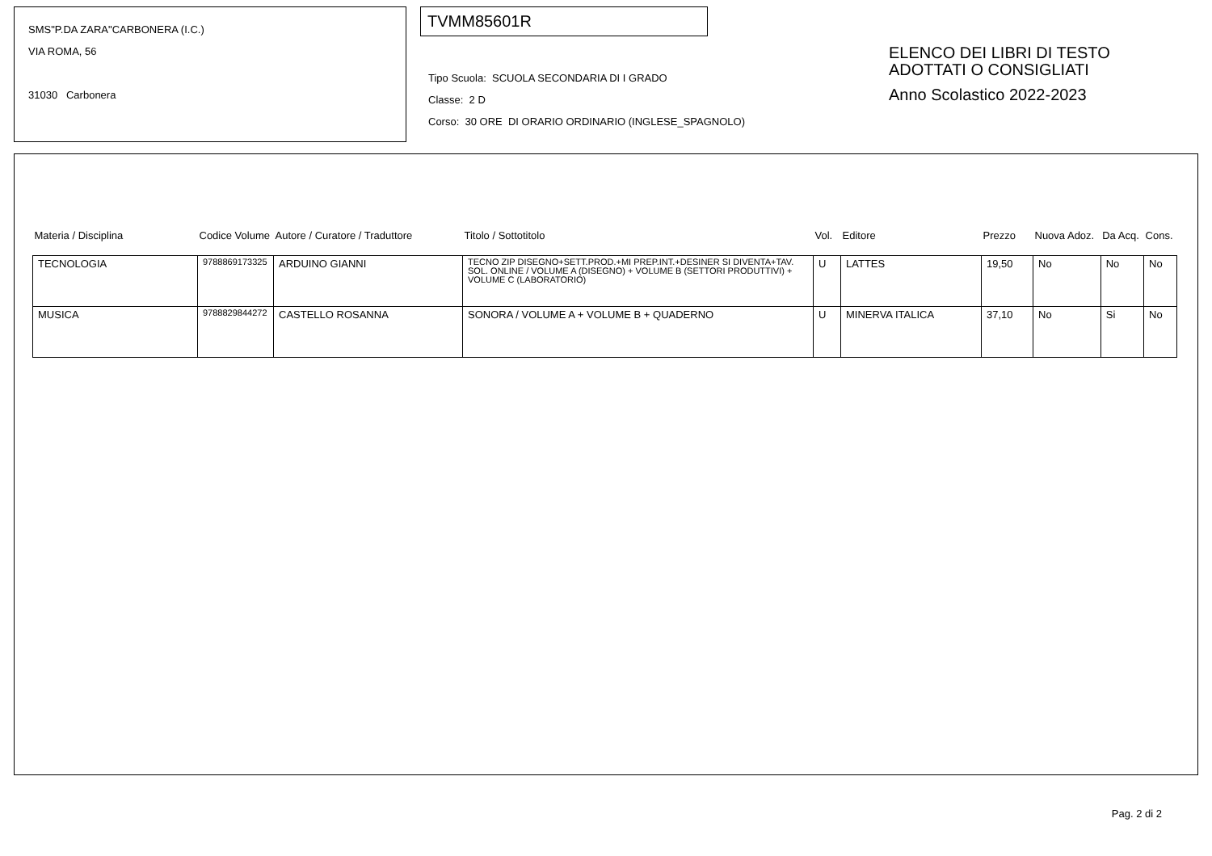SMS"P.DA ZARA"CARBONERA (I.C.)
VIA ROMA, 56
31030 Carbonera
TVMM85601R
Tipo Scuola: SCUOLA SECONDARIA DI I GRADO
Classe: 2 D
Corso: 30 ORE DI ORARIO ORDINARIO (INGLESE_SPAGNOLO)
ELENCO DEI LIBRI DI TESTO
ADOTTATI O CONSIGLIATI
Anno Scolastico 2022-2023
| Materia / Disciplina | Codice Volume | Autore / Curatore / Traduttore | Titolo / Sottotitolo | Vol. | Editore | Prezzo | Nuova Adoz. | Da Acq. | Cons. |
| --- | --- | --- | --- | --- | --- | --- | --- | --- | --- |
| TECNOLOGIA | 9788869173325 | ARDUINO GIANNI | TECNO ZIP DISEGNO+SETT.PROD.+MI PREP.INT.+DESINER SI DIVENTA+TAV. SOL. ONLINE / VOLUME A (DISEGNO) + VOLUME B (SETTORI PRODUTTIVI) + VOLUME C (LABORATORIO) | U | LATTES | 19,50 | No | No | No |
| MUSICA | 9788829844272 | CASTELLO ROSANNA | SONORA / VOLUME A + VOLUME B + QUADERNO | U | MINERVA ITALICA | 37,10 | No | Si | No |
Pag. 2 di 2